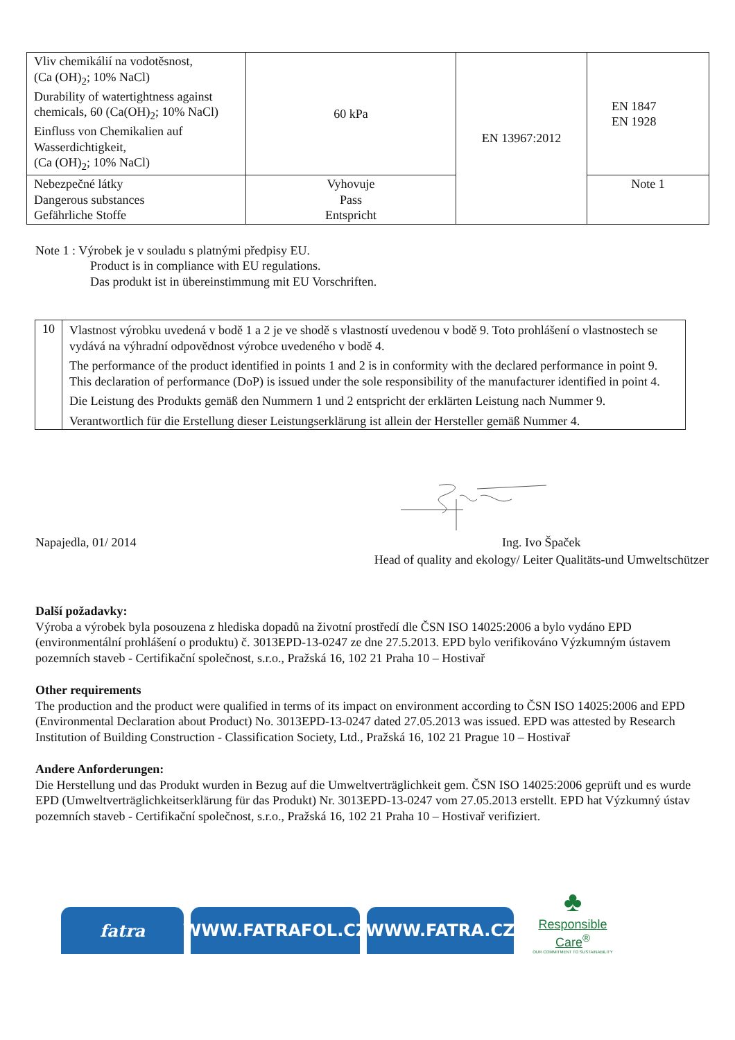| Vliv chemikálií na vodotěsnost, (Ca (OH)<sub>2</sub>; 10% NaCl) Durability of watertightness against chemicals, 60 (Ca(OH)<sub>2</sub>; 10% NaCl) Einfluss von Chemikalien auf Wasserdichtigkeit, (Ca (OH)<sub>2</sub>; 10% NaCl) | 60 kPa | EN 13967:2012 | EN 1847 EN 1928 |
| Nebezpečné látky Dangerous substances Gefährliche Stoffe | Vyhovuje Pass Entspricht | | Note 1 |
Note 1 : Výrobek je v souladu s platnými předpisy EU.
Product is in compliance with EU regulations.
Das produkt ist in übereinstimmung mit EU Vorschriften.
| 10 | Vlastnost výrobku uvedená v bodě 1 a 2 je ve shodě s vlastností uvedenou v bodě 9. Toto prohlášení o vlastnostech se vydává na výhradní odpovědnost výrobce uvedeného v bodě 4. The performance of the product identified in points 1 and 2 is in conformity with the declared performance in point 9. This declaration of performance (DoP) is issued under the sole responsibility of the manufacturer identified in point 4. Die Leistung des Produkts gemäß den Nummern 1 und 2 entspricht der erklärten Leistung nach Nummer 9. Verantwortlich für die Erstellung dieser Leistungserklärung ist allein der Hersteller gemäß Nummer 4. |
Napajedla, 01/ 2014 Ing. Ivo Špaček
Head of quality and ekology/ Leiter Qualitäts-und Umweltschützer
Další požadavky:
Výroba a výrobek byla posouzena z hlediska dopadů na životní prostředí dle ČSN ISO 14025:2006 a bylo vydáno EPD (environmentální prohlášení o produktu) č. 3013EPD-13-0247 ze dne 27.5.2013. EPD bylo verifikováno Výzkumným ústavem pozemních staveb - Certifikační společnost, s.r.o., Pražská 16, 102 21 Praha 10 – Hostivař
Other requirements
The production and the product were qualified in terms of its impact on environment according to ČSN ISO 14025:2006 and EPD (Environmental Declaration about Product) No. 3013EPD-13-0247 dated 27.05.2013 was issued. EPD was attested by Research Institution of Building Construction - Classification Society, Ltd., Pražská 16, 102 21 Prague 10 – Hostivař
Andere Anforderungen:
Die Herstellung und das Produkt wurden in Bezug auf die Umweltverträglichkeit gem. ČSN ISO 14025:2006 geprüft und es wurde EPD (Umweltverträglichkeitserklärung für das Produkt) Nr. 3013EPD-13-0247 vom 27.05.2013 erstellt. EPD hat Výzkumný ústav pozemních staveb - Certifikační společnost, s.r.o., Pražská 16, 102 21 Praha 10 – Hostivař verifiziert.
fatra
WWW.FATRAFOL.CZ
WWW.FATRA.CZ
♣
Responsible Care<sup>®</sup>
OUR COMMITMENT TO SUSTAINABILITY